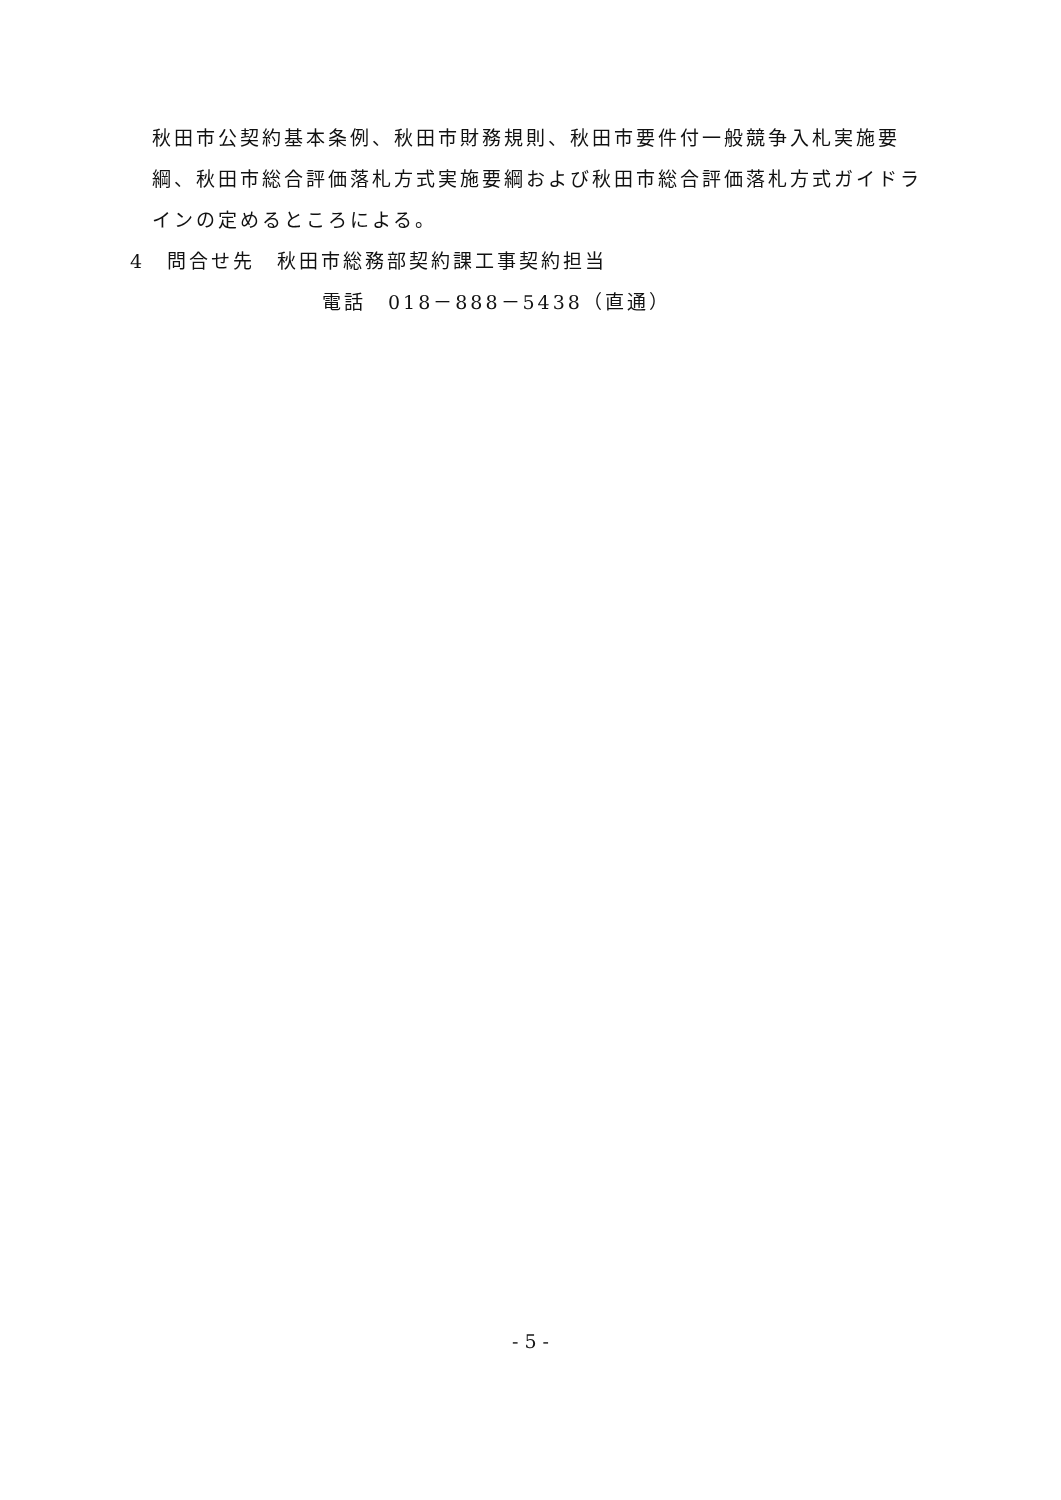秋田市公契約基本条例、秋田市財務規則、秋田市要件付一般競争入札実施要綱、秋田市総合評価落札方式実施要綱および秋田市総合評価落札方式ガイドラインの定めるところによる。
4　問合せ先　秋田市総務部契約課工事契約担当
電話　018－888－5438（直通）
- 5 -